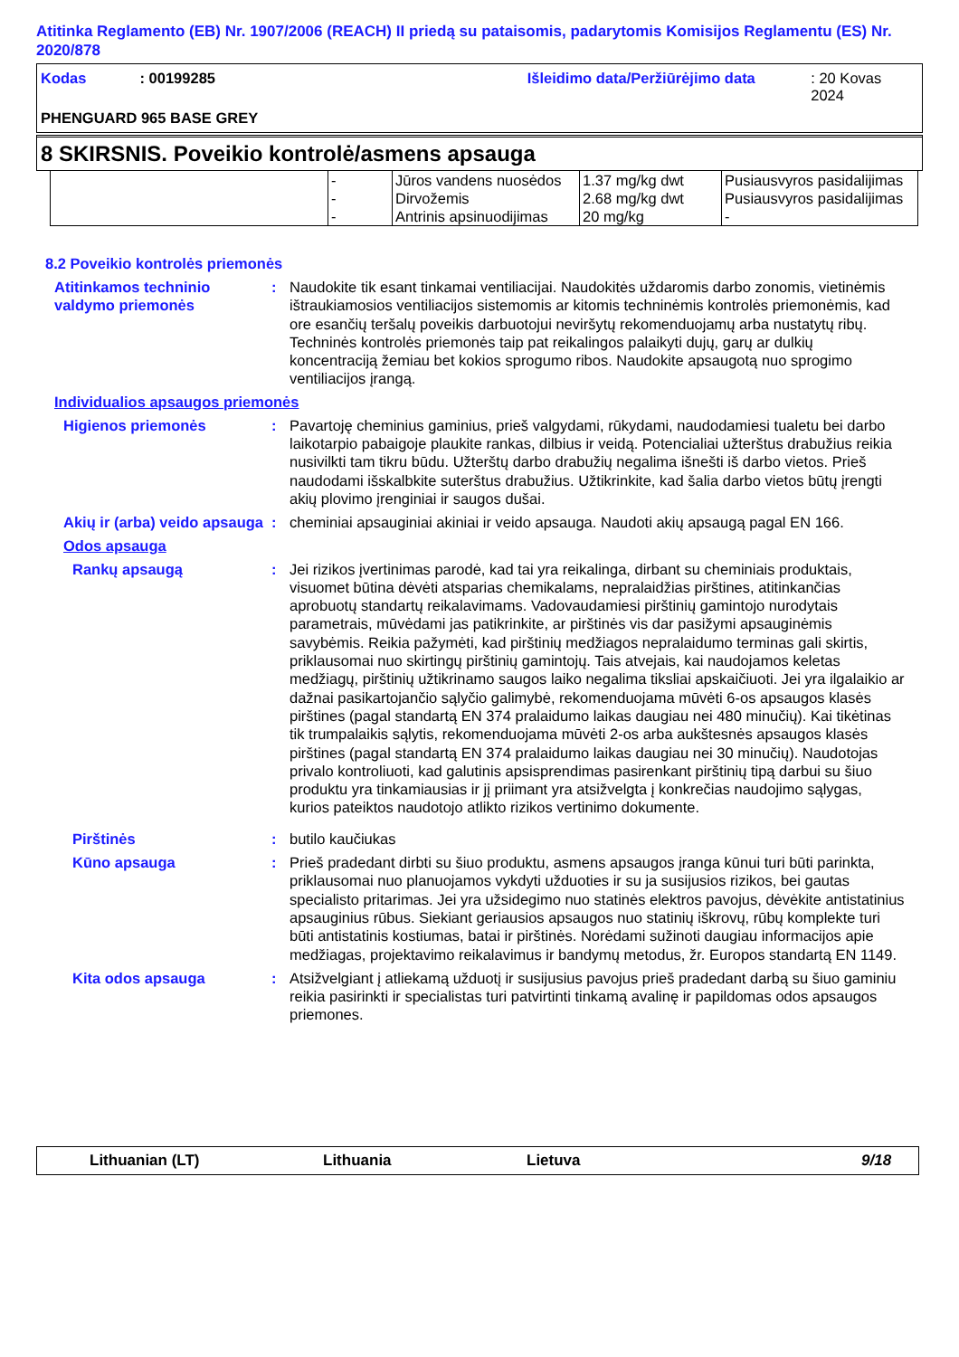Atitinka Reglamento (EB) Nr. 1907/2006 (REACH) II priedą su pataisomis, padarytomis Komisijos Reglamentu (ES) Nr. 2020/878
Kodas: 00199285 Išleidimo data/Peržiūrėjimo data: 20 Kovas 2024
PHENGUARD 965 BASE GREY
8 SKIRSNIS. Poveikio kontrolė/asmens apsauga
| | - | Jūros vandens nuosėdos | 1.37 mg/kg dwt | Pusiausvyros pasidalijimas |
| | - | Dirvožemis | 2.68 mg/kg dwt | Pusiausvyros pasidalijimas |
| | - | Antrinis apsinuodijimas | 20 mg/kg | - |
8.2 Poveikio kontrolės priemonės
Atitinkamos techninio valdymo priemonės
: Naudokite tik esant tinkamai ventiliacijai. Naudokitės uždaromis darbo zonomis, vietinėmis ištraukiamosios ventiliacijos sistemomis ar kitomis techninėmis kontrolės priemonėmis, kad ore esančių teršalų poveikis darbuotojui neviršytų rekomenduojamų arba nustatytų ribų. Techninės kontrolės priemonės taip pat reikalingos palaikyti dujų, garų ar dulkių koncentraciją žemiau bet kokios sprogumo ribos. Naudokite apsaugotą nuo sprogimo ventiliacijos įrangą.
Individualios apsaugos priemonės
Higienos priemonės : Pavartoję cheminius gaminius, prieš valgydami, rūkydami, naudodamiesi tualetu bei darbo laikotarpio pabaigoje plaukite rankas, dilbius ir veidą. Potencialiai užterštus drabužius reikia nusivilkti tam tikru būdu. Užterštų darbo drabužių negalima išnešti iš darbo vietos. Prieš naudodami išskalbkite suterštus drabužius. Užtikrinkite, kad šalia darbo vietos būtų įrengti akių plovimo įrenginiai ir saugos dušai.
Akių ir (arba) veido apsauga
: cheminiai apsauginiai akiniai ir veido apsauga. Naudoti akių apsaugą pagal EN 166.
Odos apsauga
Rankų apsaugą : Jei rizikos įvertinimas parodė, kad tai yra reikalinga, dirbant su cheminiais produktais, visuomet būtina dėvėti atsparias chemikalams, nepralaidžias pirštines, atitinkančias aprobuotų standartų reikalavimams. Vadovaudamiesi pirštinių gamintojo nurodytais parametrais, mūvėdami jas patikrinkite, ar pirštinės vis dar pasižymi apsauginėmis savybėmis. Reikia pažymėti, kad pirštinių medžiagos nepralaidumo terminas gali skirtis, priklausomai nuo skirtingų pirštinių gamintojų. Tais atvejais, kai naudojamos keletas medžiagų, pirštinių užtikrinamo saugos laiko negalima tiksliai apskaičiuoti. Jei yra ilgalaikio ar dažnai pasikartojančio sąlyčio galimybė, rekomenduojama mūvėti 6-os apsaugos klasės pirštines (pagal standartą EN 374 pralaidumo laikas daugiau nei 480 minučių). Kai tikėtinas tik trumpalaikis sąlytis, rekomenduojama mūvėti 2-os arba aukštesnės apsaugos klasės pirštines (pagal standartą EN 374 pralaidumo laikas daugiau nei 30 minučių). Naudotojas privalo kontroliuoti, kad galutinis apsisprendimas pasirenkant pirštinių tipą darbui su šiuo produktu yra tinkamiausias ir jį priimant yra atsižvelgta į konkrečias naudojimo sąlygas, kurios pateiktos naudotojo atlikto rizikos vertinimo dokumente.
Pirštinės : butilo kaučiukas
Kūno apsauga : Prieš pradedant dirbti su šiuo produktu, asmens apsaugos įranga kūnui turi būti parinkta, priklausomai nuo planuojamos vykdyti užduoties ir su ja susijusios rizikos, bei gautas specialisto pritarimas. Jei yra užsidegimo nuo statinės elektros pavojus, dėvėkite antistatinius apsauginius rūbus. Siekiant geriausios apsaugos nuo statinių iškrovų, rūbų komplekte turi būti antistatinis kostiumas, batai ir pirštinės. Norėdami sužinoti daugiau informacijos apie medžiagas, projektavimo reikalavimus ir bandymų metodus, žr. Europos standartą EN 1149.
Kita odos apsauga : Atsižvelgiant į atliekamą užduotį ir susijusius pavojus prieš pradedant darbą su šiuo gaminiu reikia pasirinkti ir specialistas turi patvirtinti tinkamą avalinę ir papildomas odos apsaugos priemones.
Lithuanian (LT) Lithuania Lietuva 9/18